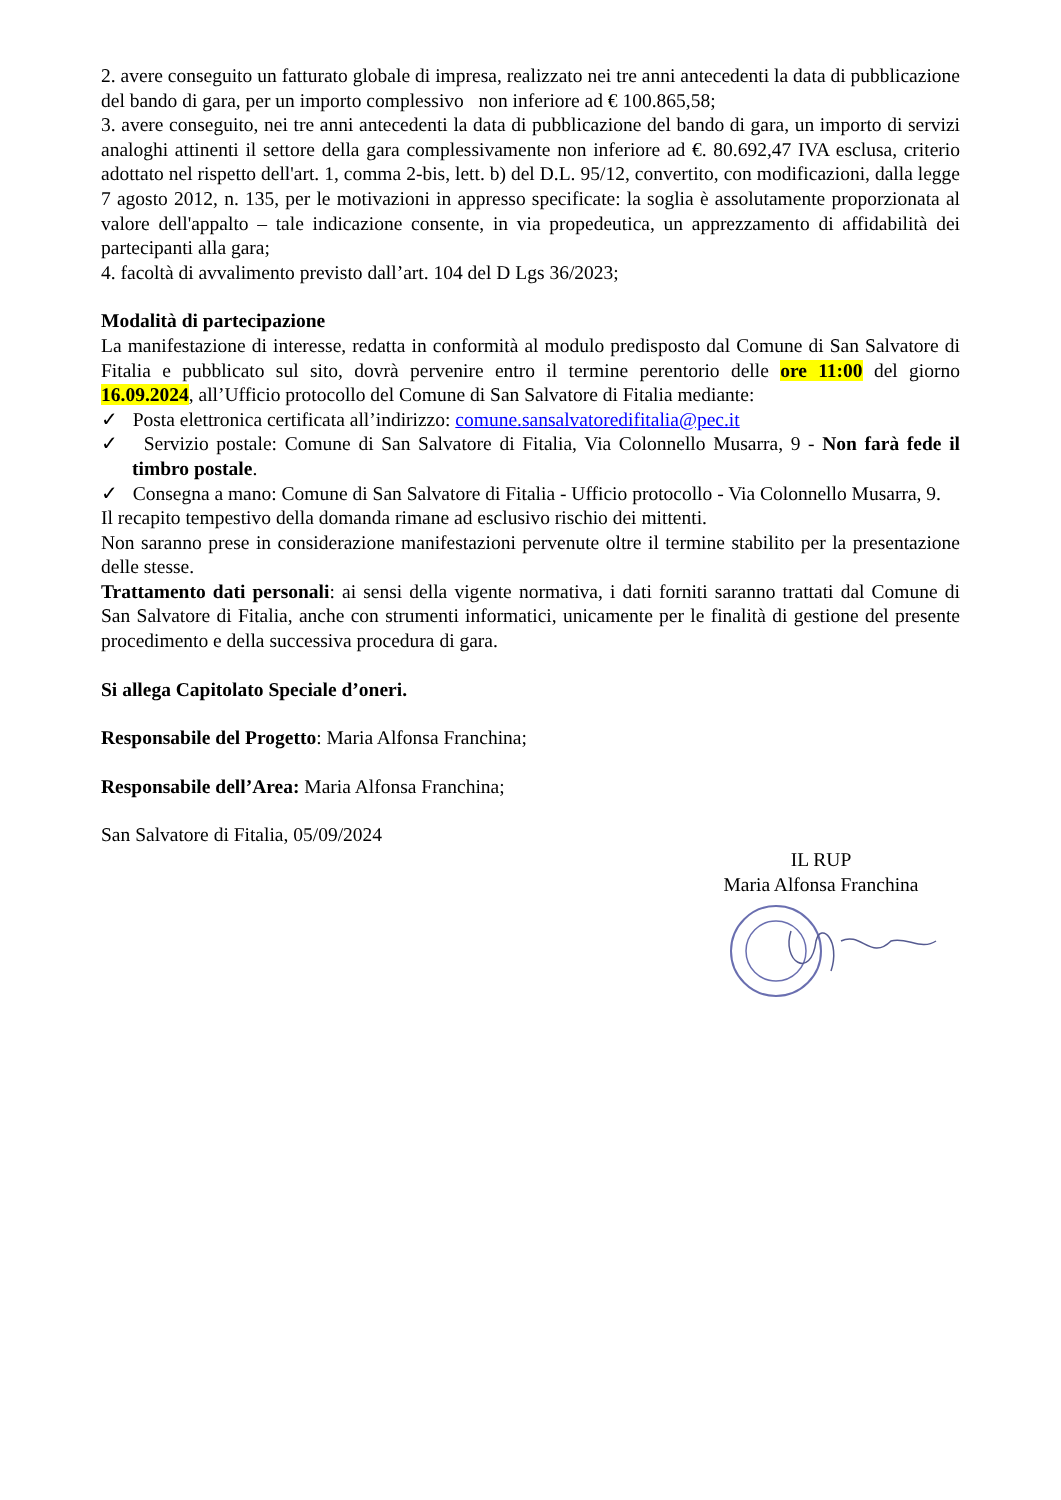2. avere conseguito un fatturato globale di impresa, realizzato nei tre anni antecedenti la data di pubblicazione del bando di gara, per un importo complessivo non inferiore ad € 100.865,58;
3. avere conseguito, nei tre anni antecedenti la data di pubblicazione del bando di gara, un importo di servizi analoghi attinenti il settore della gara complessivamente non inferiore ad €. 80.692,47 IVA esclusa, criterio adottato nel rispetto dell'art. 1, comma 2-bis, lett. b) del D.L. 95/12, convertito, con modificazioni, dalla legge 7 agosto 2012, n. 135, per le motivazioni in appresso specificate: la soglia è assolutamente proporzionata al valore dell'appalto – tale indicazione consente, in via propedeutica, un apprezzamento di affidabilità dei partecipanti alla gara;
4. facoltà di avvalimento previsto dall’art. 104 del D Lgs 36/2023;
Modalità di partecipazione
La manifestazione di interesse, redatta in conformità al modulo predisposto dal Comune di San Salvatore di Fitalia e pubblicato sul sito, dovrà pervenire entro il termine perentorio delle ore 11:00 del giorno 16.09.2024, all’Ufficio protocollo del Comune di San Salvatore di Fitalia mediante:
✓ Posta elettronica certificata all’indirizzo: comune.sansalvatoredifitalia@pec.it
✓ Servizio postale: Comune di San Salvatore di Fitalia, Via Colonnello Musarra, 9 - Non farà fede il timbro postale.
✓ Consegna a mano: Comune di San Salvatore di Fitalia - Ufficio protocollo - Via Colonnello Musarra, 9.
Il recapito tempestivo della domanda rimane ad esclusivo rischio dei mittenti.
Non saranno prese in considerazione manifestazioni pervenute oltre il termine stabilito per la presentazione delle stesse.
Trattamento dati personali: ai sensi della vigente normativa, i dati forniti saranno trattati dal Comune di San Salvatore di Fitalia, anche con strumenti informatici, unicamente per le finalità di gestione del presente procedimento e della successiva procedura di gara.
Si allega Capitolato Speciale d’oneri.
Responsabile del Progetto: Maria Alfonsa Franchina;
Responsabile dell’Area: Maria Alfonsa Franchina;
San Salvatore di Fitalia, 05/09/2024
IL RUP
Maria Alfonsa Franchina